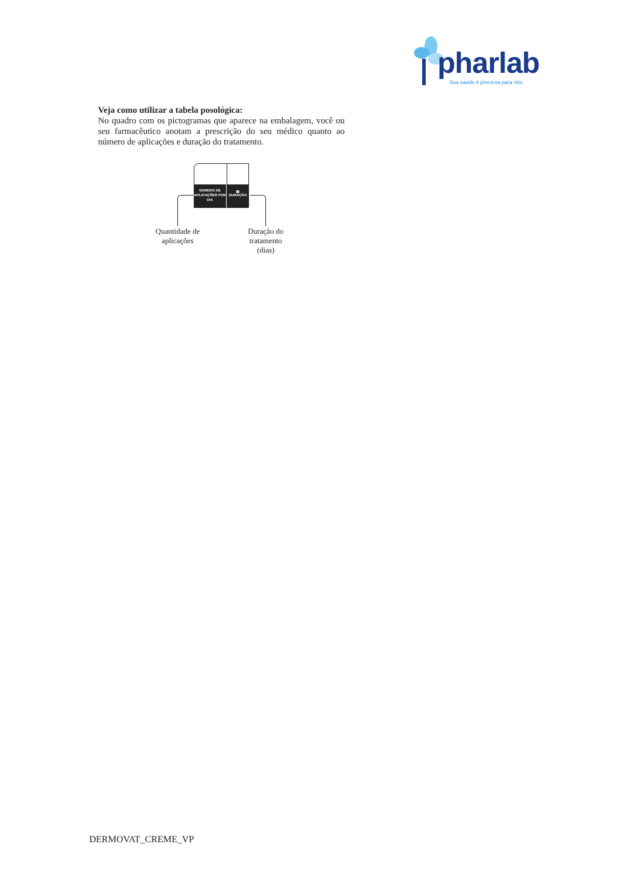pharlab
Sua saúde é preciosa para nós.
Veja como utilizar a tabela posológica:
No quadro com os pictogramas que aparece na embalagem, você ou seu farmacêutico anotam a prescrição do seu médico quanto ao número de aplicações e duração do tratamento.
NÚMERO DE APLICAÇÕES POR DIA
▣
DURAÇÃO
Quantidade de aplicações
Duração do tratamento (dias)
DERMOVAT_CREME_VP